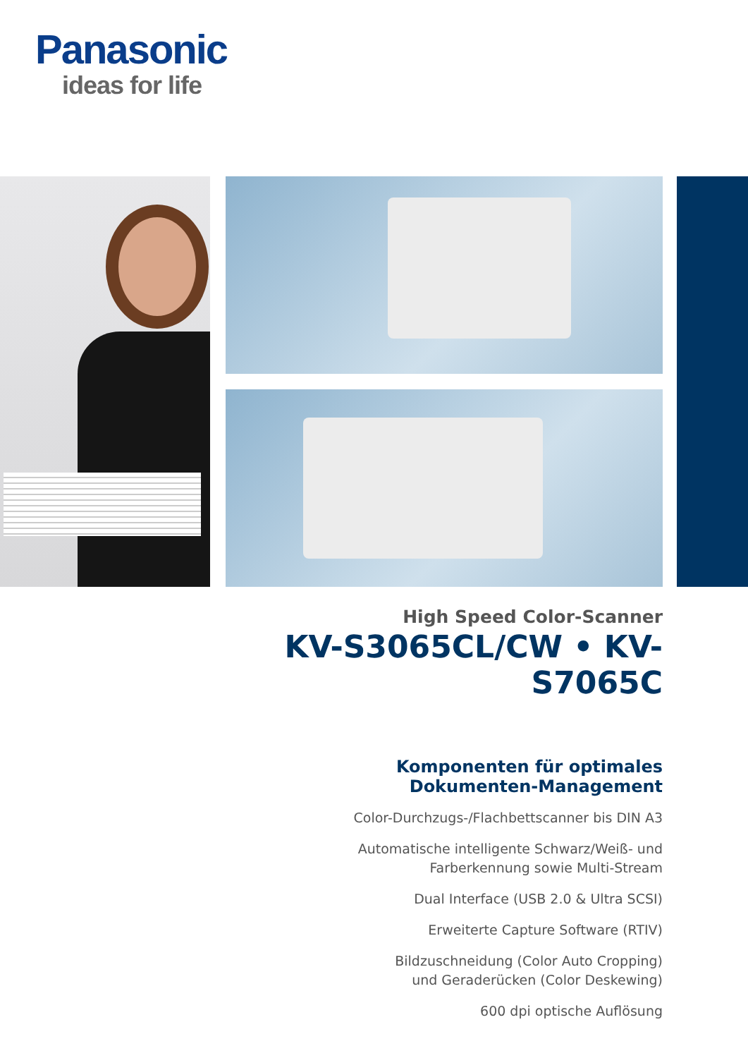Panasonic
ideas for life
High Speed Color-Scanner
KV-S3065CL/CW • KV-S7065C
Komponenten für optimales
Dokumenten-Management
Color-Durchzugs-/Flachbettscanner bis DIN A3
Automatische intelligente Schwarz/Weiß- und
Farberkennung sowie Multi-Stream
Dual Interface (USB 2.0 & Ultra SCSI)
Erweiterte Capture Software (RTIV)
Bildzuschneidung (Color Auto Cropping)
und Geraderücken (Color Deskewing)
600 dpi optische Auflösung